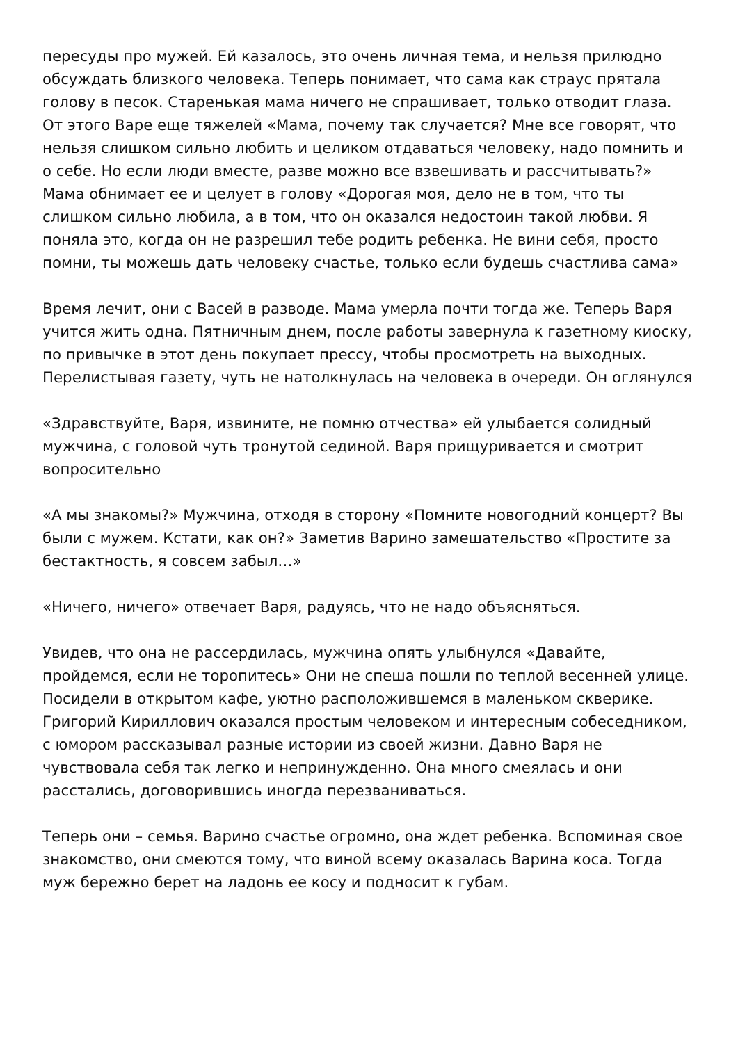пересуды про мужей. Ей казалось, это очень личная тема, и нельзя прилюдно обсуждать близкого человека. Теперь понимает, что сама как страус прятала голову в песок. Старенькая мама ничего не спрашивает, только отводит глаза. От этого Варе еще тяжелей «Мама, почему так случается? Мне все говорят, что нельзя слишком сильно любить и целиком отдаваться человеку, надо помнить и о себе. Но если люди вместе, разве можно все взвешивать и рассчитывать?» Мама обнимает ее и целует в голову «Дорогая моя, дело не в том, что ты слишком сильно любила, а в том, что он оказался недостоин такой любви. Я поняла это, когда он не разрешил тебе родить ребенка. Не вини себя, просто помни, ты можешь дать человеку счастье, только если будешь счастлива сама»
Время лечит, они с Васей в разводе. Мама умерла почти тогда же. Теперь Варя учится жить одна. Пятничным днем, после работы завернула к газетному киоску, по привычке в этот день покупает прессу, чтобы просмотреть на выходных. Перелистывая газету, чуть не натолкнулась на человека в очереди. Он оглянулся
«Здравствуйте, Варя, извините, не помню отчества» ей улыбается солидный мужчина, с головой чуть тронутой сединой. Варя прищуривается и смотрит вопросительно
«А мы знакомы?» Мужчина, отходя в сторону «Помните новогодний концерт? Вы были с мужем. Кстати, как он?» Заметив Варино замешательство «Простите за бестактность, я совсем забыл…»
«Ничего, ничего» отвечает Варя, радуясь, что не надо объясняться.
Увидев, что она не рассердилась, мужчина опять улыбнулся «Давайте, пройдемся, если не торопитесь» Они не спеша пошли по теплой весенней улице. Посидели в открытом кафе, уютно расположившемся в маленьком скверике. Григорий Кириллович оказался простым человеком и интересным собеседником, с юмором рассказывал разные истории из своей жизни. Давно Варя не чувствовала себя так легко и непринужденно. Она много смеялась и они расстались, договорившись иногда перезваниваться.
Теперь они – семья. Варино счастье огромно, она ждет ребенка. Вспоминая свое знакомство, они смеются тому, что виной всему оказалась Варина коса. Тогда муж бережно берет на ладонь ее косу и подносит к губам.